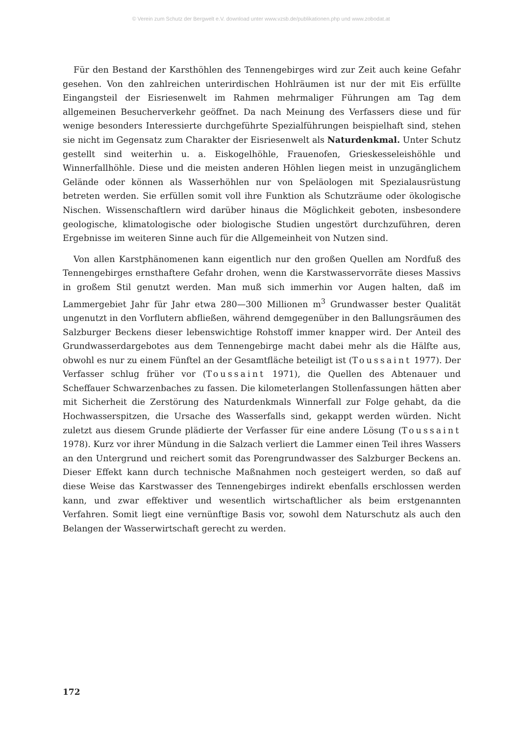© Verein zum Schutz der Bergwelt e.V. download unter www.vzsb.de/publikationen.php und www.zobodat.at
Für den Bestand der Karsthöhlen des Tennengebirges wird zur Zeit auch keine Gefahr gesehen. Von den zahlreichen unterirdischen Hohlräumen ist nur der mit Eis erfüllte Eingangsteil der Eisriesenwelt im Rahmen mehrmaliger Führungen am Tag dem allgemeinen Besucherverkehr geöffnet. Da nach Meinung des Verfassers diese und für wenige besonders Interessierte durchgeführte Spezialführungen beispielhaft sind, stehen sie nicht im Gegensatz zum Charakter der Eisriesenwelt als Naturdenkmal. Unter Schutz gestellt sind weiterhin u. a. Eiskogelhöhle, Frauenofen, Grieskesseleishöhle und Winnerfallhöhle. Diese und die meisten anderen Höhlen liegen meist in unzugänglichem Gelände oder können als Wasserhöhlen nur von Speläologen mit Spezialausrüstung betreten werden. Sie erfüllen somit voll ihre Funktion als Schutzräume oder ökologische Nischen. Wissenschaftlern wird darüber hinaus die Möglichkeit geboten, insbesondere geologische, klimatologische oder biologische Studien ungestört durchzuführen, deren Ergebnisse im weiteren Sinne auch für die Allgemeinheit von Nutzen sind.
Von allen Karstphänomenen kann eigentlich nur den großen Quellen am Nordfuß des Tennengebirges ernsthaftere Gefahr drohen, wenn die Karstwasservorräte dieses Massivs in großem Stil genutzt werden. Man muß sich immerhin vor Augen halten, daß im Lammergebiet Jahr für Jahr etwa 280—300 Millionen m<sup>3</sup> Grundwasser bester Qualität ungenutzt in den Vorflutern abfließen, während demgegenüber in den Ballungsräumen des Salzburger Beckens dieser lebenswichtige Rohstoff immer knapper wird. Der Anteil des Grundwasserdargebotes aus dem Tennengebirge macht dabei mehr als die Hälfte aus, obwohl es nur zu einem Fünftel an der Gesamtfläche beteiligt ist (Toussaint 1977). Der Verfasser schlug früher vor (Toussaint 1971), die Quellen des Abtenauer und Scheffauer Schwarzenbaches zu fassen. Die kilometerlangen Stollenfassungen hätten aber mit Sicherheit die Zerstörung des Naturdenkmals Winnerfall zur Folge gehabt, da die Hochwasserspitzen, die Ursache des Wasserfalls sind, gekappt werden würden. Nicht zuletzt aus diesem Grunde plädierte der Verfasser für eine andere Lösung (Toussaint 1978). Kurz vor ihrer Mündung in die Salzach verliert die Lammer einen Teil ihres Wassers an den Untergrund und reichert somit das Porengrundwasser des Salzburger Beckens an. Dieser Effekt kann durch technische Maßnahmen noch gesteigert werden, so daß auf diese Weise das Karstwasser des Tennengebirges indirekt ebenfalls erschlossen werden kann, und zwar effektiver und wesentlich wirtschaftlicher als beim erstgenannten Verfahren. Somit liegt eine vernünftige Basis vor, sowohl dem Naturschutz als auch den Belangen der Wasserwirtschaft gerecht zu werden.
172